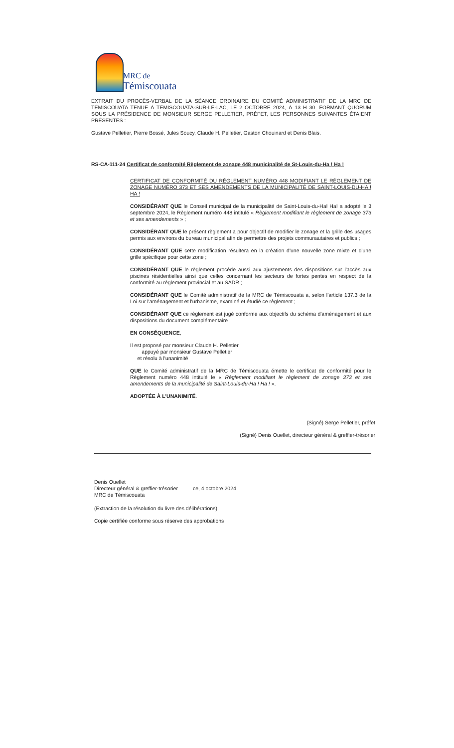MRC de
Témiscouata
EXTRAIT DU PROCÈS-VERBAL DE LA SÉANCE ORDINAIRE DU COMITÉ ADMINISTRATIF DE LA MRC DE TÉMISCOUATA TENUE À TÉMISCOUATA-SUR-LE-LAC, LE 2 OCTOBRE 2024, À 13 H 30. FORMANT QUORUM SOUS LA PRÉSIDENCE DE MONSIEUR SERGE PELLETIER, PRÉFET, LES PERSONNES SUIVANTES ÉTAIENT PRÉSENTES :
Gustave Pelletier, Pierre Bossé, Jules Soucy, Claude H. Pelletier, Gaston Chouinard et Denis Blais.
RS-CA-111-24 Certificat de conformité Règlement de zonage 448 municipalité de St-Louis-du-Ha ! Ha !
CERTIFICAT DE CONFORMITÉ DU RÈGLEMENT NUMÉRO 448 MODIFIANT LE RÈGLEMENT DE ZONAGE NUMÉRO 373 ET SES AMENDEMENTS DE LA MUNICIPALITÉ DE SAINT-LOUIS-DU-HA ! HA !
CONSIDÉRANT QUE le Conseil municipal de la municipalité de Saint-Louis-du-Ha! Ha! a adopté le 3 septembre 2024, le Règlement numéro 448 intitulé « Règlement modifiant le règlement de zonage 373 et ses amendements » ;
CONSIDÉRANT QUE le présent règlement a pour objectif de modifier le zonage et la grille des usages permis aux environs du bureau municipal afin de permettre des projets communautaires et publics ;
CONSIDÉRANT QUE cette modification résultera en la création d'une nouvelle zone mixte et d'une grille spécifique pour cette zone ;
CONSIDÉRANT QUE le règlement procède aussi aux ajustements des dispositions sur l'accès aux piscines résidentielles ainsi que celles concernant les secteurs de fortes pentes en respect de la conformité au règlement provincial et au SADR ;
CONSIDÉRANT QUE le Comité administratif de la MRC de Témiscouata a, selon l'article 137.3 de la Loi sur l'aménagement et l'urbanisme, examiné et étudié ce règlement ;
CONSIDÉRANT QUE ce règlement est jugé conforme aux objectifs du schéma d'aménagement et aux dispositions du document complémentaire ;
EN CONSÉQUENCE,
Il est proposé par monsieur Claude H. Pelletier
appuyé par monsieur Gustave Pelletier
et résolu à l'unanimité
QUE le Comité administratif de la MRC de Témiscouata émette le certificat de conformité pour le Règlement numéro 448 intitulé le « Règlement modifiant le règlement de zonage 373 et ses amendements de la municipalité de Saint-Louis-du-Ha ! Ha ! ».
ADOPTÉE À L'UNANIMITÉ.
(Signé) Serge Pelletier, préfet
(Signé) Denis Ouellet, directeur général & greffier-trésorier
Denis Ouellet
Directeur général & greffier-trésorier ce, 4 octobre 2024
MRC de Témiscouata
(Extraction de la résolution du livre des délibérations)
Copie certifiée conforme sous réserve des approbations